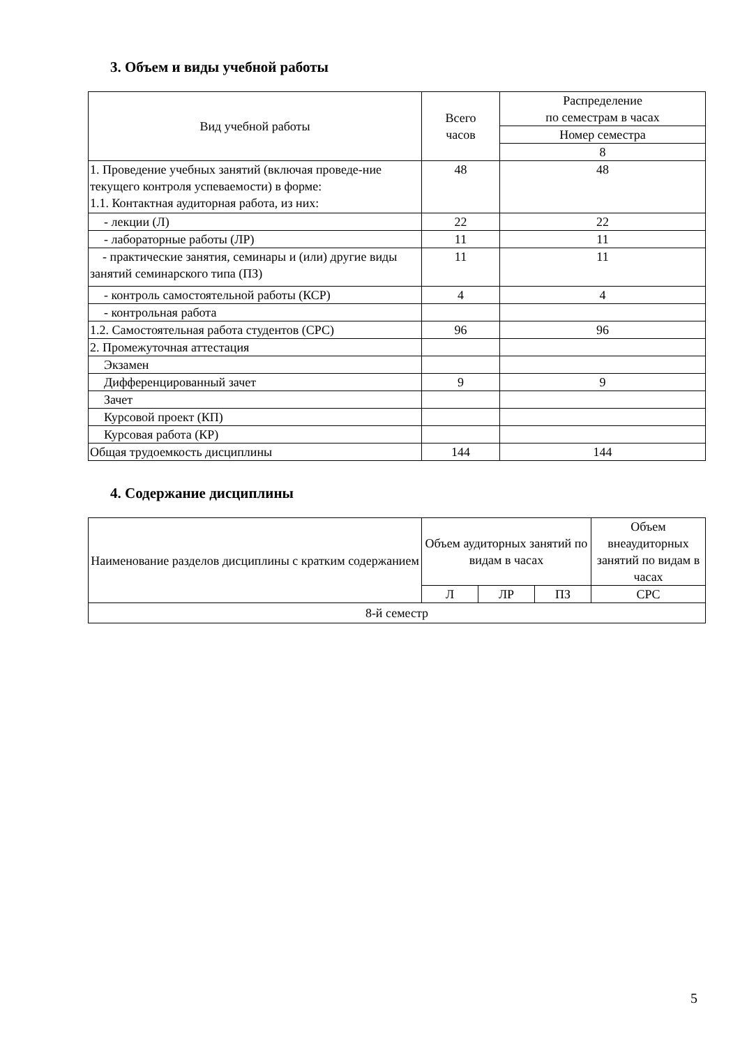3. Объем и виды учебной работы
| Вид учебной работы | Всего часов | Распределение по семестрам в часах |
| --- | --- | --- |
| | | Номер семестра |
| | | 8 |
| 1. Проведение учебных занятий (включая проведе-ние текущего контроля успеваемости) в форме: 1.1. Контактная аудиторная работа, из них: | 48 | 48 |
| - лекции (Л) | 22 | 22 |
| - лабораторные работы (ЛР) | 11 | 11 |
| - практические занятия, семинары и (или) другие виды занятий семинарского типа (ПЗ) | 11 | 11 |
| - контроль самостоятельной работы (КСР) | 4 | 4 |
| - контрольная работа | | |
| 1.2. Самостоятельная работа студентов (СРС) | 96 | 96 |
| 2. Промежуточная аттестация | | |
| Экзамен | | |
| Дифференцированный зачет | 9 | 9 |
| Зачет | | |
| Курсовой проект (КП) | | |
| Курсовая работа (КР) | | |
| Общая трудоемкость дисциплины | 144 | 144 |
4. Содержание дисциплины
| Наименование разделов дисциплины с кратким содержанием | Объем аудиторных занятий по видам в часах | | | Объем внеаудиторных занятий по видам в часах |
| --- | --- | --- | --- | --- |
| | Л | ЛР | ПЗ | СРС |
| 8-й семестр | | | | |
5